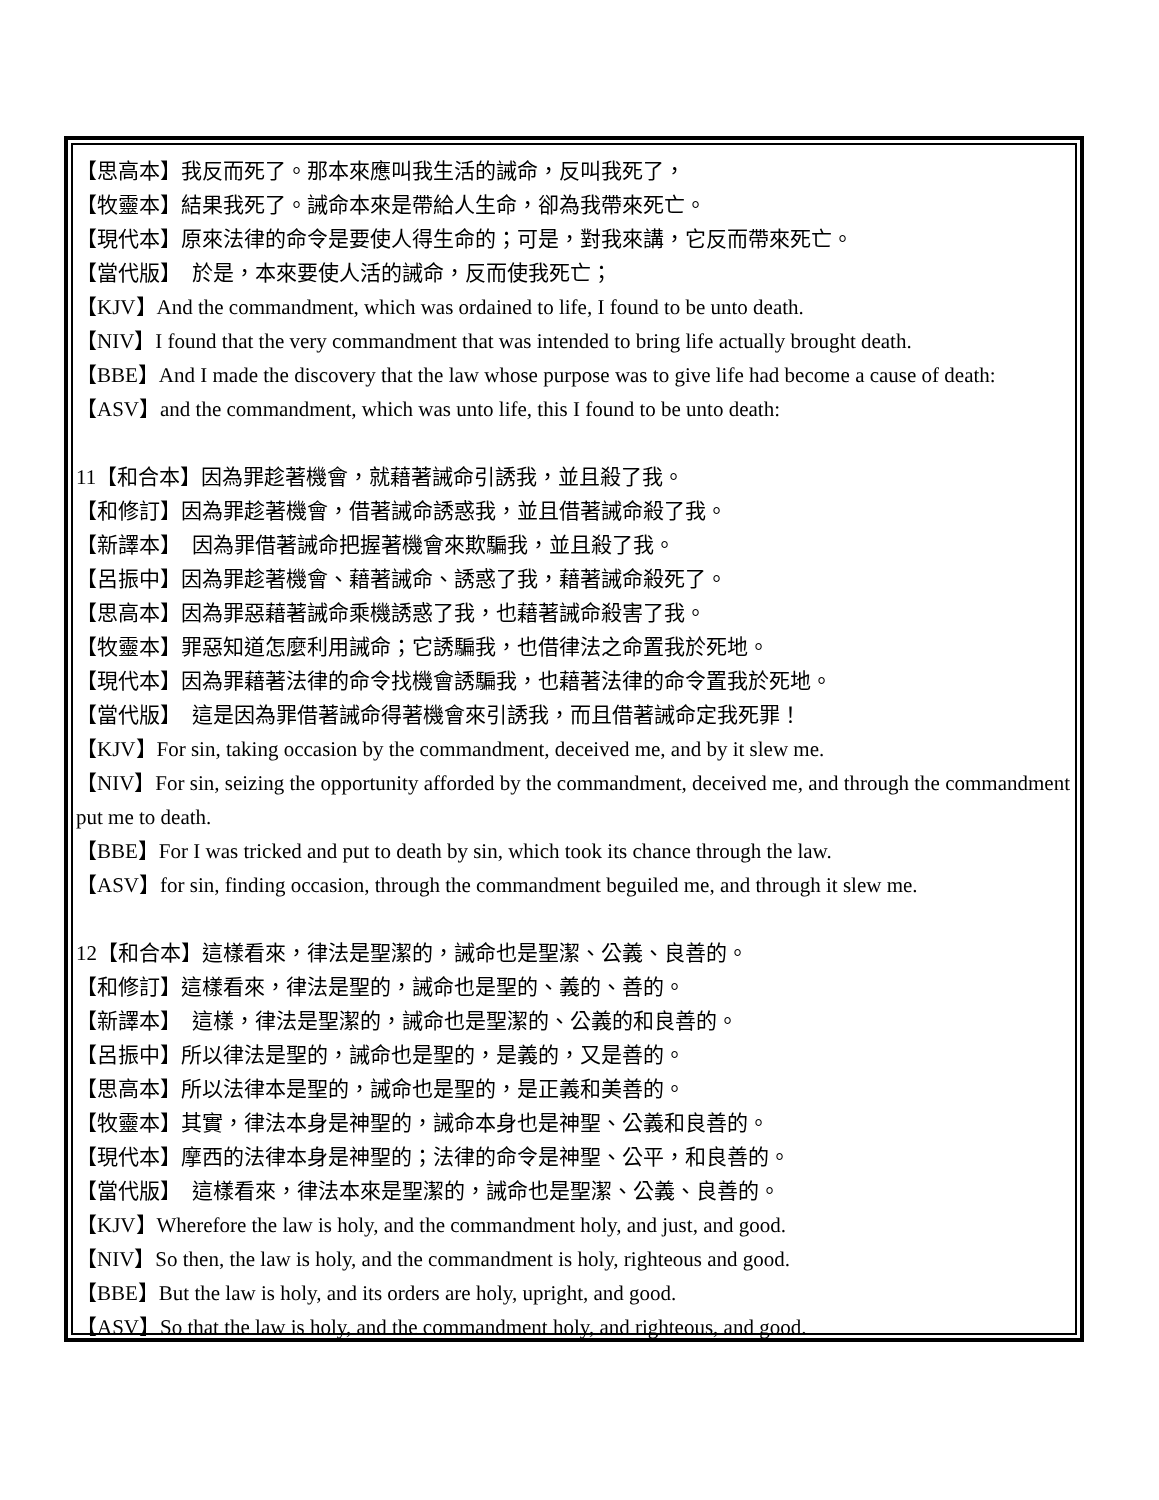【思高本】我反而死了。那本來應叫我生活的誡命，反叫我死了，
【牧靈本】結果我死了。誡命本來是帶給人生命，卻為我帶來死亡。
【現代本】原來法律的命令是要使人得生命的；可是，對我來講，它反而帶來死亡。
【當代版】　於是，本來要使人活的誡命，反而使我死亡；
【KJV】And the commandment, which was ordained to life, I found to be unto death.
【NIV】I found that the very commandment that was intended to bring life actually brought death.
【BBE】And I made the discovery that the law whose purpose was to give life had become a cause of death:
【ASV】and the commandment, which was unto life, this I found to be unto death:
11【和合本】因為罪趁著機會，就藉著誡命引誘我，並且殺了我。
【和修訂】因為罪趁著機會，借著誡命誘惑我，並且借著誡命殺了我。
【新譯本】　因為罪借著誡命把握著機會來欺騙我，並且殺了我。
【呂振中】因為罪趁著機會、藉著誡命、誘惑了我，藉著誡命殺死了。
【思高本】因為罪惡藉著誡命乘機誘惑了我，也藉著誡命殺害了我。
【牧靈本】罪惡知道怎麼利用誡命；它誘騙我，也借律法之命置我於死地。
【現代本】因為罪藉著法律的命令找機會誘騙我，也藉著法律的命令置我於死地。
【當代版】　這是因為罪借著誡命得著機會來引誘我，而且借著誡命定我死罪！
【KJV】For sin, taking occasion by the commandment, deceived me, and by it slew me.
【NIV】For sin, seizing the opportunity afforded by the commandment, deceived me, and through the commandment put me to death.
【BBE】For I was tricked and put to death by sin, which took its chance through the law.
【ASV】for sin, finding occasion, through the commandment beguiled me, and through it slew me.
12【和合本】這樣看來，律法是聖潔的，誡命也是聖潔、公義、良善的。
【和修訂】這樣看來，律法是聖的，誡命也是聖的、義的、善的。
【新譯本】　這樣，律法是聖潔的，誡命也是聖潔的、公義的和良善的。
【呂振中】所以律法是聖的，誡命也是聖的，是義的，又是善的。
【思高本】所以法律本是聖的，誡命也是聖的，是正義和美善的。
【牧靈本】其實，律法本身是神聖的，誡命本身也是神聖、公義和良善的。
【現代本】摩西的法律本身是神聖的；法律的命令是神聖、公平，和良善的。
【當代版】　這樣看來，律法本來是聖潔的，誡命也是聖潔、公義、良善的。
【KJV】Wherefore the law is holy, and the commandment holy, and just, and good.
【NIV】So then, the law is holy, and the commandment is holy, righteous and good.
【BBE】But the law is holy, and its orders are holy, upright, and good.
【ASV】So that the law is holy, and the commandment holy, and righteous, and good.